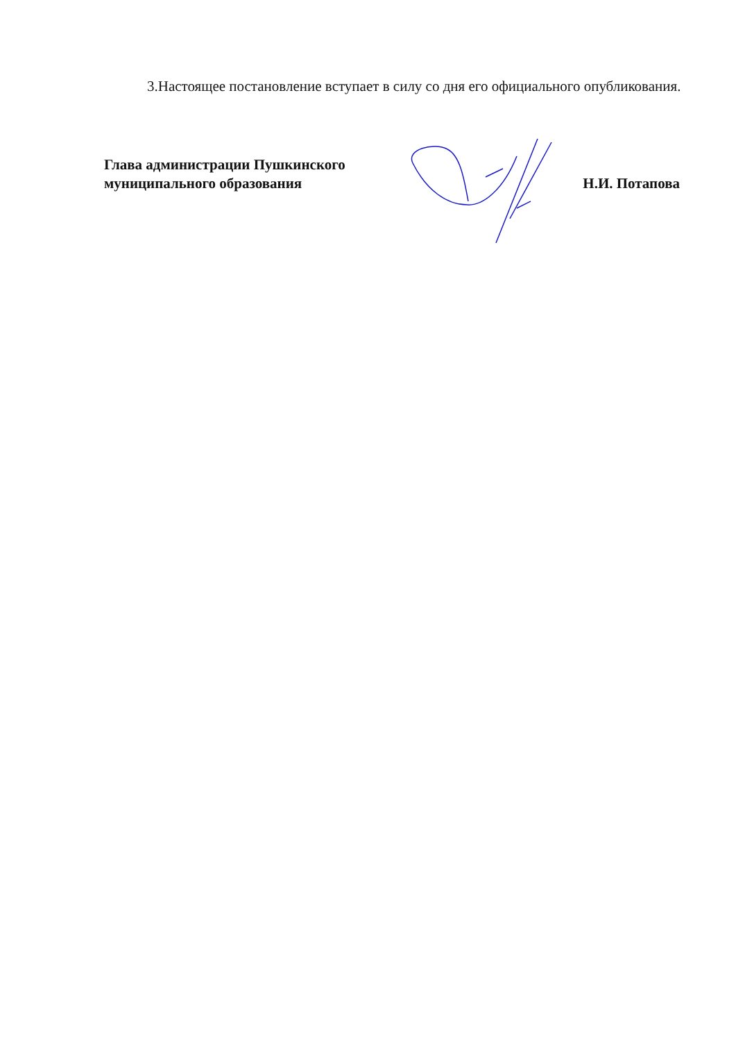3.Настоящее постановление вступает в силу со дня его официального опубликования.
Глава администрации Пушкинского
муниципального образования
Н.И. Потапова